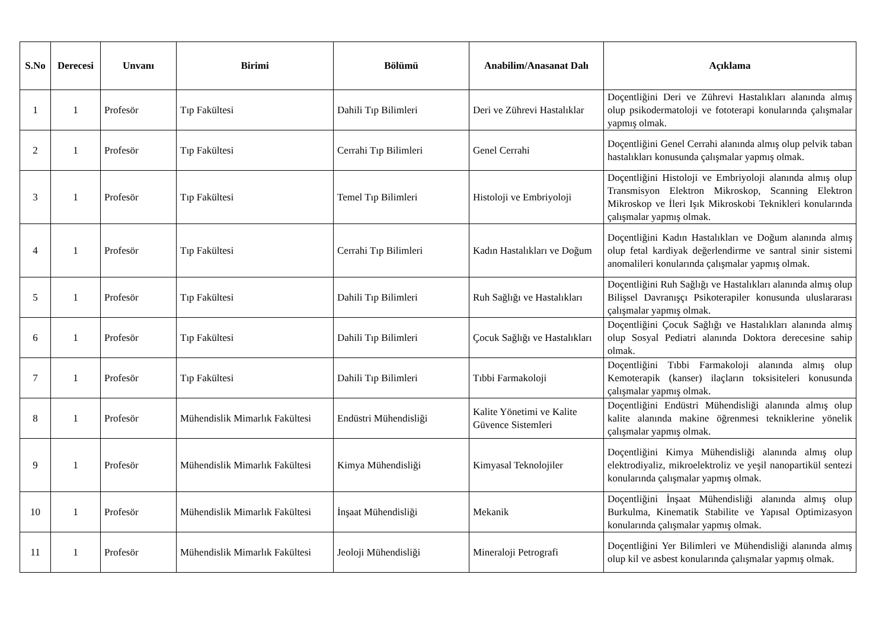| S.No | Derecesi | Unvanı | Birimi | Bölümü | Anabilim/Anasanat Dalı | Açıklama |
| --- | --- | --- | --- | --- | --- | --- |
| 1 | 1 | Profesör | Tıp Fakültesi | Dahili Tıp Bilimleri | Deri ve Zührevi Hastalıklar | Doçentliğini Deri ve Zührevi Hastalıkları alanında almış olup psikodermatoloji ve fototerapi konularında çalışmalar yapmış olmak. |
| 2 | 1 | Profesör | Tıp Fakültesi | Cerrahi Tıp Bilimleri | Genel Cerrahi | Doçentliğini Genel Cerrahi alanında almış olup pelvik taban hastalıkları konusunda çalışmalar yapmış olmak. |
| 3 | 1 | Profesör | Tıp Fakültesi | Temel Tıp Bilimleri | Histoloji ve Embriyoloji | Doçentliğini Histoloji ve Embriyoloji alanında almış olup Transmisyon Elektron Mikroskop, Scanning Elektron Mikroskop ve İleri Işık Mikroskobi Teknikleri konularında çalışmalar yapmış olmak. |
| 4 | 1 | Profesör | Tıp Fakültesi | Cerrahi Tıp Bilimleri | Kadın Hastalıkları ve Doğum | Doçentliğini Kadın Hastalıkları ve Doğum alanında almış olup fetal kardiyak değerlendirme ve santral sinir sistemi anomalileri konularında çalışmalar yapmış olmak. |
| 5 | 1 | Profesör | Tıp Fakültesi | Dahili Tıp Bilimleri | Ruh Sağlığı ve Hastalıkları | Doçentliğini Ruh Sağlığı ve Hastalıkları alanında almış olup Bilişsel Davranışçı Psikoterapiler konusunda uluslararası çalışmalar yapmış olmak. |
| 6 | 1 | Profesör | Tıp Fakültesi | Dahili Tıp Bilimleri | Çocuk Sağlığı ve Hastalıkları | Doçentliğini Çocuk Sağlığı ve Hastalıkları alanında almış olup Sosyal Pediatri alanında Doktora derecesine sahip olmak. |
| 7 | 1 | Profesör | Tıp Fakültesi | Dahili Tıp Bilimleri | Tıbbi Farmakoloji | Doçentliğini Tıbbi Farmakoloji alanında almış olup Kemoterapik (kanser) ilaçların toksisiteleri konusunda çalışmalar yapmış olmak. |
| 8 | 1 | Profesör | Mühendislik Mimarlık Fakültesi | Endüstri Mühendisliği | Kalite Yönetimi ve Kalite Güvence Sistemleri | Doçentliğini Endüstri Mühendisliği alanında almış olup kalite alanında makine öğrenmesi tekniklerine yönelik çalışmalar yapmış olmak. |
| 9 | 1 | Profesör | Mühendislik Mimarlık Fakültesi | Kimya Mühendisliği | Kimyasal Teknolojiler | Doçentliğini Kimya Mühendisliği alanında almış olup elektrodiyaliz, mikroelektroliz ve yeşil nanopartikül sentezi konularında çalışmalar yapmış olmak. |
| 10 | 1 | Profesör | Mühendislik Mimarlık Fakültesi | İnşaat Mühendisliği | Mekanik | Doçentliğini İnşaat Mühendisliği alanında almış olup Burkulma, Kinematik Stabilite ve Yapısal Optimizasyon konularında çalışmalar yapmış olmak. |
| 11 | 1 | Profesör | Mühendislik Mimarlık Fakültesi | Jeoloji Mühendisliği | Mineraloji Petrografi | Doçentliğini Yer Bilimleri ve Mühendisliği alanında almış olup kil ve asbest konularında çalışmalar yapmış olmak. |